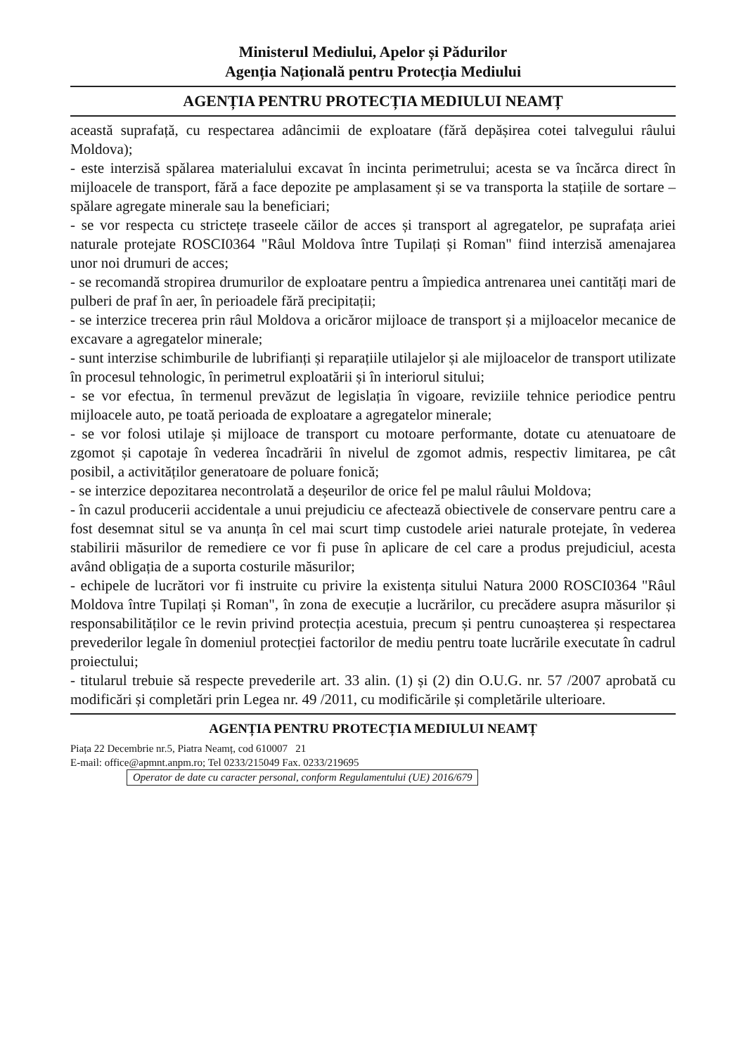Ministerul Mediului, Apelor și Pădurilor
Agenția Națională pentru Protecția Mediului
AGENȚIA PENTRU PROTECȚIA MEDIULUI NEAMȚ
această suprafață, cu respectarea adâncimii de exploatare (fără depășirea cotei talvegului râului Moldova);
- este interzisă spălarea materialului excavat în incinta perimetrului; acesta se va încărca direct în mijloacele de transport, fără a face depozite pe amplasament și se va transporta la stațiile de sortare – spălare agregate minerale sau la beneficiari;
- se vor respecta cu strictețe traseele căilor de acces și transport al agregatelor, pe suprafața ariei naturale protejate ROSCI0364 "Râul Moldova între Tupilați și Roman" fiind interzisă amenajarea unor noi drumuri de acces;
- se recomandă stropirea drumurilor de exploatare pentru a împiedica antrenarea unei cantități mari de pulberi de praf în aer, în perioadele fără precipitații;
- se interzice trecerea prin râul Moldova a oricăror mijloace de transport și a mijloacelor mecanice de excavare a agregatelor minerale;
- sunt interzise schimburile de lubrifianți și reparațiile utilajelor și ale mijloacelor de transport utilizate în procesul tehnologic, în perimetrul exploatării și în interiorul sitului;
- se vor efectua, în termenul prevăzut de legislația în vigoare, reviziile tehnice periodice pentru mijloacele auto, pe toată perioada de exploatare a agregatelor minerale;
- se vor folosi utilaje și mijloace de transport cu motoare performante, dotate cu atenuatoare de zgomot și capotaje în vederea încadrării în nivelul de zgomot admis, respectiv limitarea, pe cât posibil, a activităților generatoare de poluare fonică;
- se interzice depozitarea necontrolată a deșeurilor de orice fel pe malul râului Moldova;
- în cazul producerii accidentale a unui prejudiciu ce afectează obiectivele de conservare pentru care a fost desemnat situl se va anunța în cel mai scurt timp custodele ariei naturale protejate, în vederea stabilirii măsurilor de remediere ce vor fi puse în aplicare de cel care a produs prejudiciul, acesta având obligația de a suporta costurile măsurilor;
- echipele de lucrători vor fi instruite cu privire la existența sitului Natura 2000 ROSCI0364 "Râul Moldova între Tupilați și Roman", în zona de execuție a lucrărilor, cu precădere asupra măsurilor și responsabilităților ce le revin privind protecția acestuia, precum și pentru cunoașterea și respectarea prevederilor legale în domeniul protecției factorilor de mediu pentru toate lucrările executate în cadrul proiectului;
- titularul trebuie să respecte prevederile art. 33 alin. (1) și (2) din O.U.G. nr. 57 /2007 aprobată cu modificări și completări prin Legea nr. 49 /2011, cu modificările și completările ulterioare.
AGENȚIA PENTRU PROTECȚIA MEDIULUI NEAMȚ
Piața 22 Decembrie nr.5, Piatra Neamț, cod 610007 21
E-mail: office@apmnt.anpm.ro; Tel 0233/215049 Fax. 0233/219695
Operator de date cu caracter personal, conform Regulamentului (UE) 2016/679